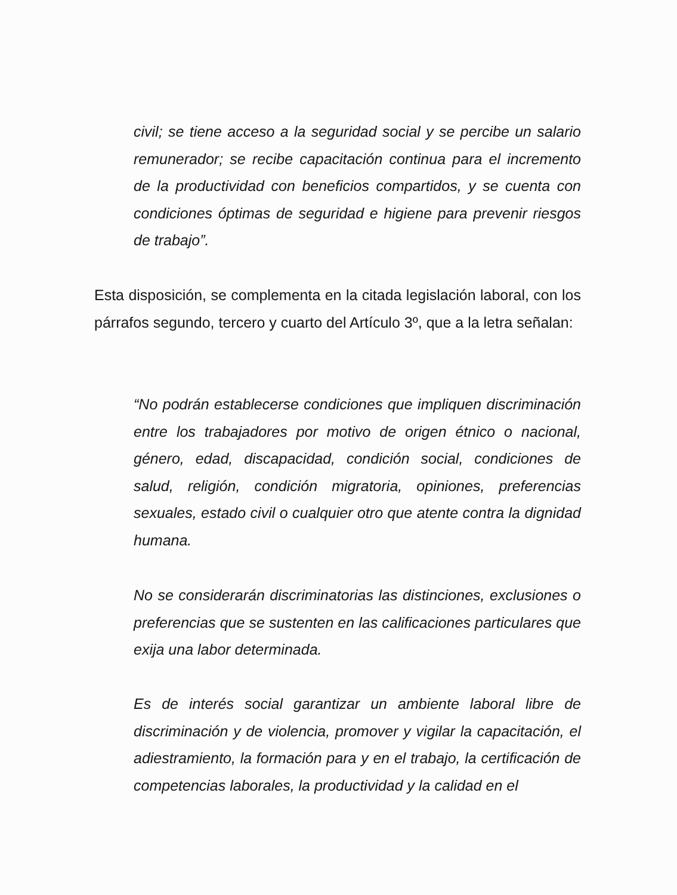civil; se tiene acceso a la seguridad social y se percibe un salario remunerador; se recibe capacitación continua para el incremento de la productividad con beneficios compartidos, y se cuenta con condiciones óptimas de seguridad e higiene para prevenir riesgos de trabajo”.
Esta disposición, se complementa en la citada legislación laboral, con los párrafos segundo, tercero y cuarto del Artículo 3º, que a la letra señalan:
“No podrán establecerse condiciones que impliquen discriminación entre los trabajadores por motivo de origen étnico o nacional, género, edad, discapacidad, condición social, condiciones de salud, religión, condición migratoria, opiniones, preferencias sexuales, estado civil o cualquier otro que atente contra la dignidad humana.
No se considerarán discriminatorias las distinciones, exclusiones o preferencias que se sustenten en las calificaciones particulares que exija una labor determinada.
Es de interés social garantizar un ambiente laboral libre de discriminación y de violencia, promover y vigilar la capacitación, el adiestramiento, la formación para y en el trabajo, la certificación de competencias laborales, la productividad y la calidad en el